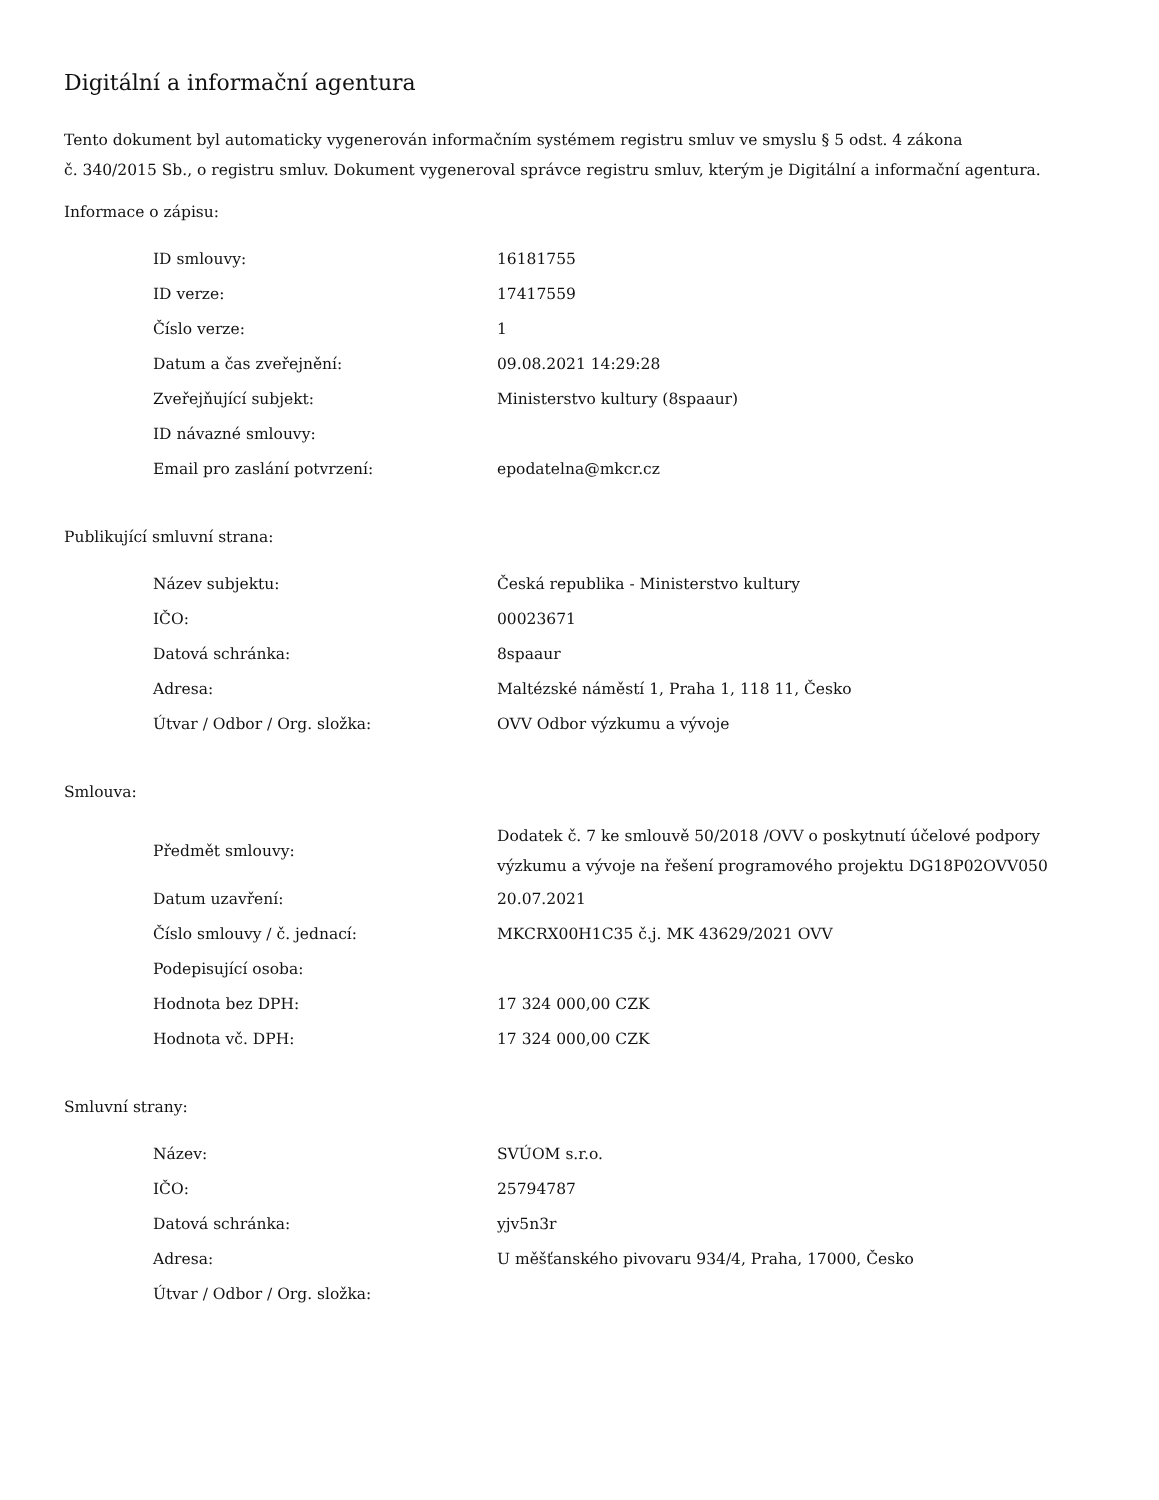Digitální a informační agentura
Tento dokument byl automaticky vygenerován informačním systémem registru smluv ve smyslu § 5 odst. 4 zákona
č. 340/2015 Sb., o registru smluv. Dokument vygeneroval správce registru smluv, kterým je Digitální a informační agentura.
Informace o zápisu:
| ID smlouvy: | 16181755 |
| ID verze: | 17417559 |
| Číslo verze: | 1 |
| Datum a čas zveřejnění: | 09.08.2021 14:29:28 |
| Zveřejňující subjekt: | Ministerstvo kultury (8spaaur) |
| ID návazné smlouvy: | |
| Email pro zaslání potvrzení: | epodatelna@mkcr.cz |
Publikující smluvní strana:
| Název subjektu: | Česká republika - Ministerstvo kultury |
| IČO: | 00023671 |
| Datová schránka: | 8spaaur |
| Adresa: | Maltézské náměstí 1, Praha 1, 118 11, Česko |
| Útvar / Odbor / Org. složka: | OVV Odbor výzkumu a vývoje |
Smlouva:
| Předmět smlouvy: | Dodatek č. 7 ke smlouvě 50/2018 /OVV o poskytnutí účelové podpory výzkumu a vývoje na řešení programového projektu DG18P02OVV050 |
| Datum uzavření: | 20.07.2021 |
| Číslo smlouvy / č. jednací: | MKCRX00H1C35 č.j. MK 43629/2021 OVV |
| Podepisující osoba: | |
| Hodnota bez DPH: | 17 324 000,00 CZK |
| Hodnota vč. DPH: | 17 324 000,00 CZK |
Smluvní strany:
| Název: | SVÚOM s.r.o. |
| IČO: | 25794787 |
| Datová schránka: | yjv5n3r |
| Adresa: | U měšťanského pivovaru 934/4, Praha, 17000, Česko |
| Útvar / Odbor / Org. složka: | |